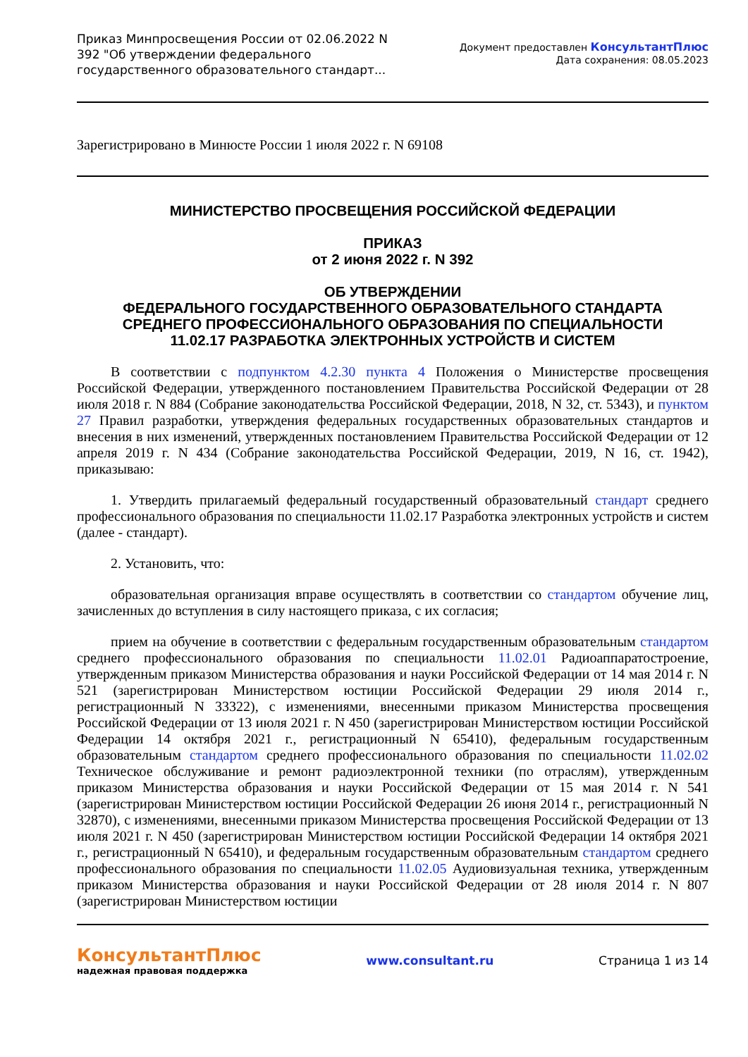Приказ Минпросвещения России от 02.06.2022 N 392 "Об утверждении федерального государственного образовательного стандарт...
Документ предоставлен КонсультантПлюс
Дата сохранения: 08.05.2023
Зарегистрировано в Минюсте России 1 июля 2022 г. N 69108
МИНИСТЕРСТВО ПРОСВЕЩЕНИЯ РОССИЙСКОЙ ФЕДЕРАЦИИ
ПРИКАЗ
от 2 июня 2022 г. N 392
ОБ УТВЕРЖДЕНИИ
ФЕДЕРАЛЬНОГО ГОСУДАРСТВЕННОГО ОБРАЗОВАТЕЛЬНОГО СТАНДАРТА
СРЕДНЕГО ПРОФЕССИОНАЛЬНОГО ОБРАЗОВАНИЯ ПО СПЕЦИАЛЬНОСТИ
11.02.17 РАЗРАБОТКА ЭЛЕКТРОННЫХ УСТРОЙСТВ И СИСТЕМ
В соответствии с подпунктом 4.2.30 пункта 4 Положения о Министерстве просвещения Российской Федерации, утвержденного постановлением Правительства Российской Федерации от 28 июля 2018 г. N 884 (Собрание законодательства Российской Федерации, 2018, N 32, ст. 5343), и пунктом 27 Правил разработки, утверждения федеральных государственных образовательных стандартов и внесения в них изменений, утвержденных постановлением Правительства Российской Федерации от 12 апреля 2019 г. N 434 (Собрание законодательства Российской Федерации, 2019, N 16, ст. 1942), приказываю:
1. Утвердить прилагаемый федеральный государственный образовательный стандарт среднего профессионального образования по специальности 11.02.17 Разработка электронных устройств и систем (далее - стандарт).
2. Установить, что:
образовательная организация вправе осуществлять в соответствии со стандартом обучение лиц, зачисленных до вступления в силу настоящего приказа, с их согласия;
прием на обучение в соответствии с федеральным государственным образовательным стандартом среднего профессионального образования по специальности 11.02.01 Радиоаппаратостроение, утвержденным приказом Министерства образования и науки Российской Федерации от 14 мая 2014 г. N 521 (зарегистрирован Министерством юстиции Российской Федерации 29 июля 2014 г., регистрационный N 33322), с изменениями, внесенными приказом Министерства просвещения Российской Федерации от 13 июля 2021 г. N 450 (зарегистрирован Министерством юстиции Российской Федерации 14 октября 2021 г., регистрационный N 65410), федеральным государственным образовательным стандартом среднего профессионального образования по специальности 11.02.02 Техническое обслуживание и ремонт радиоэлектронной техники (по отраслям), утвержденным приказом Министерства образования и науки Российской Федерации от 15 мая 2014 г. N 541 (зарегистрирован Министерством юстиции Российской Федерации 26 июня 2014 г., регистрационный N 32870), с изменениями, внесенными приказом Министерства просвещения Российской Федерации от 13 июля 2021 г. N 450 (зарегистрирован Министерством юстиции Российской Федерации 14 октября 2021 г., регистрационный N 65410), и федеральным государственным образовательным стандартом среднего профессионального образования по специальности 11.02.05 Аудиовизуальная техника, утвержденным приказом Министерства образования и науки Российской Федерации от 28 июля 2014 г. N 807 (зарегистрирован Министерством юстиции
КонсультантПлюс
надежная правовая поддержка
www.consultant.ru Страница 1 из 14